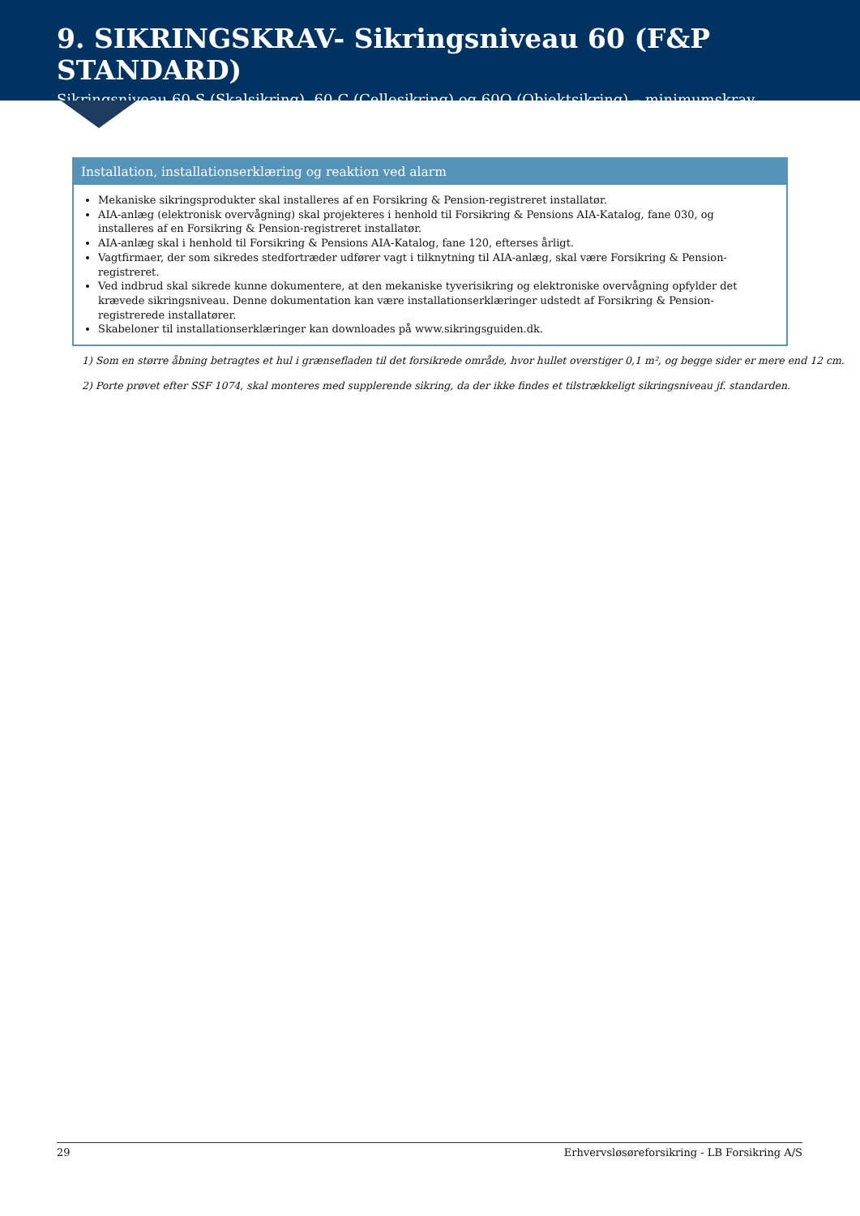9. SIKRINGSKRAV- Sikringsniveau 60 (F&P STANDARD)
Sikringsniveau 60-S (Skalsikring), 60-C (Cellesikring) og 60O (Objektsikring) – minimumskrav
Installation, installationserklæring og reaktion ved alarm
Mekaniske sikringsprodukter skal installeres af en Forsikring & Pension-registreret installatør.
AIA-anlæg (elektronisk overvågning) skal projekteres i henhold til Forsikring & Pensions AIA-Katalog, fane 030, og installeres af en Forsikring & Pension-registreret installatør.
AIA-anlæg skal i henhold til Forsikring & Pensions AIA-Katalog, fane 120, efterses årligt.
Vagtfirmaer, der som sikredes stedfortræder udfører vagt i tilknytning til AIA-anlæg, skal være Forsikring & Pension-registreret.
Ved indbrud skal sikrede kunne dokumentere, at den mekaniske tyverisikring og elektroniske overvågning opfylder det krævede sikringsniveau. Denne dokumentation kan være installationserklæringer udstedt af Forsikring & Pension-registrerede installatører.
Skabeloner til installationserklæringer kan downloades på www.sikringsguiden.dk.
1) Som en større åbning betragtes et hul i grænsefladen til det forsikrede område, hvor hullet overstiger 0,1 m², og begge sider er mere end 12 cm.
2) Porte prøvet efter SSF 1074, skal monteres med supplerende sikring, da der ikke findes et tilstrækkeligt sikringsniveau jf. standarden.
29 Erhvervsløsøreforsikring - LB Forsikring A/S